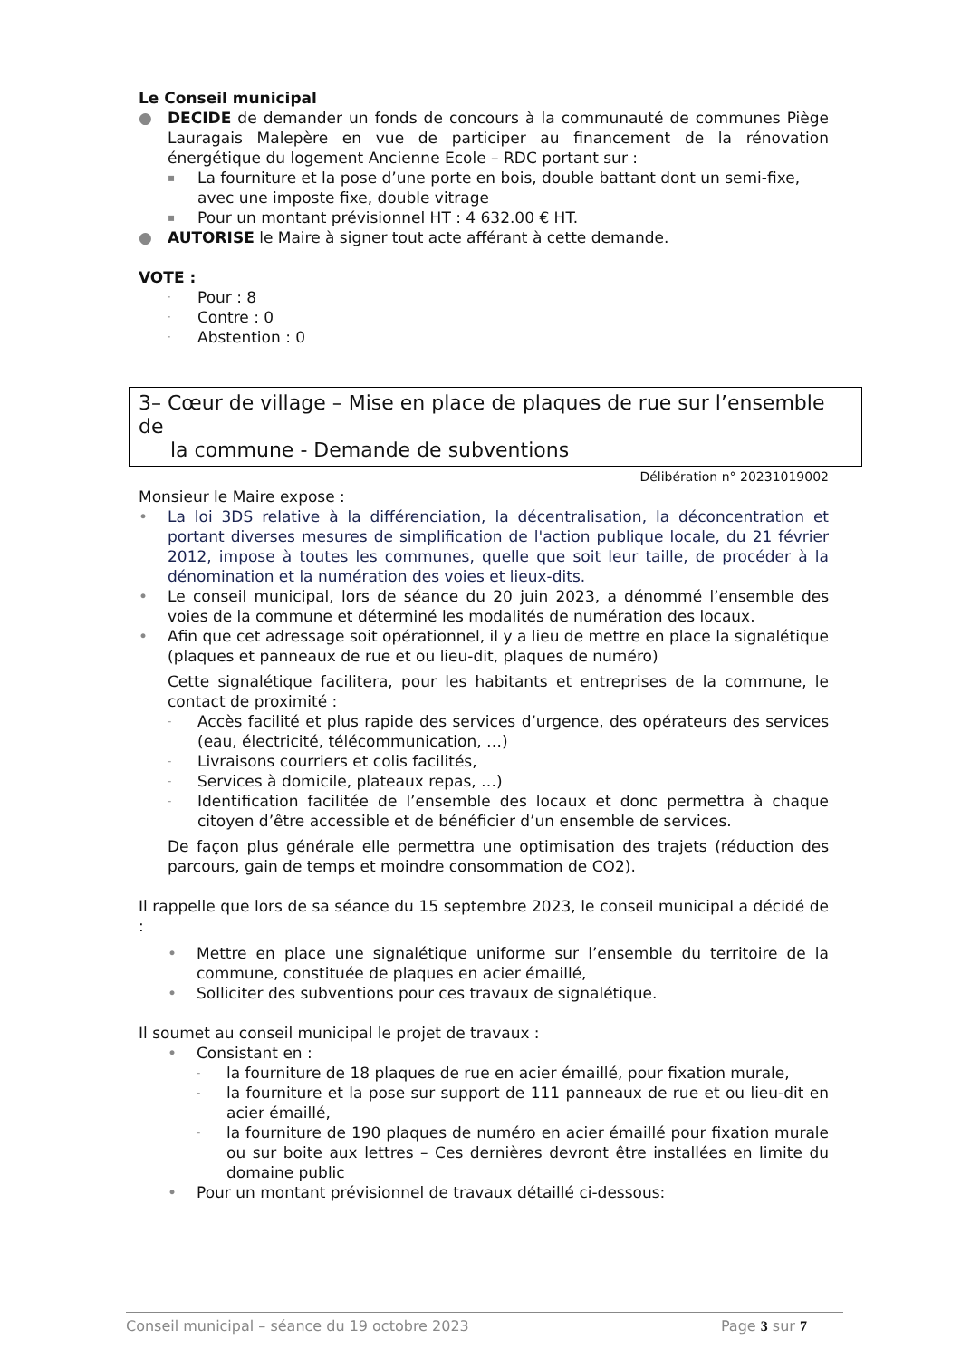Le Conseil municipal
● DECIDE de demander un fonds de concours à la communauté de communes Piège Lauragais Malepère en vue de participer au financement de la rénovation énergétique du logement Ancienne Ecole – RDC portant sur :
▪
La fourniture et la pose d’une porte en bois, double battant dont un semi-fixe, avec une imposte fixe, double vitrage
▪
Pour un montant prévisionnel HT : 4 632.00 € HT.
● AUTORISE le Maire à signer tout acte afférant à cette demande.
VOTE :
·
Pour : 8
·
Contre : 0
·
Abstention : 0
3– Cœur de village – Mise en place de plaques de rue sur l’ensemble de
la commune - Demande de subventions
Délibération n° 20231019002
Monsieur le Maire expose :
• La loi 3DS relative à la différenciation, la décentralisation, la déconcentration et portant diverses mesures de simplification de l'action publique locale, du 21 février 2012, impose à toutes les communes, quelle que soit leur taille, de procéder à la dénomination et la numération des voies et lieux-dits.
• Le conseil municipal, lors de séance du 20 juin 2023, a dénommé l’ensemble des voies de la commune et déterminé les modalités de numération des locaux.
• Afin que cet adressage soit opérationnel, il y a lieu de mettre en place la signalétique (plaques et panneaux de rue et ou lieu-dit, plaques de numéro)
Cette signalétique facilitera, pour les habitants et entreprises de la commune, le contact de proximité :
-
Accès facilité et plus rapide des services d’urgence, des opérateurs des services (eau, électricité, télécommunication, …)
-
Livraisons courriers et colis facilités,
-
Services à domicile, plateaux repas, …)
-
Identification facilitée de l’ensemble des locaux et donc permettra à chaque citoyen d’être accessible et de bénéficier d’un ensemble de services.
De façon plus générale elle permettra une optimisation des trajets (réduction des parcours, gain de temps et moindre consommation de CO2).
Il rappelle que lors de sa séance du 15 septembre 2023, le conseil municipal a décidé de :
• Mettre en place une signalétique uniforme sur l’ensemble du territoire de la commune, constituée de plaques en acier émaillé,
• Solliciter des subventions pour ces travaux de signalétique.
Il soumet au conseil municipal le projet de travaux :
• Consistant en :
-
la fourniture de 18 plaques de rue en acier émaillé, pour fixation murale,
-
la fourniture et la pose sur support de 111 panneaux de rue et ou lieu-dit en acier émaillé,
-
la fourniture de 190 plaques de numéro en acier émaillé pour fixation murale ou sur boite aux lettres – Ces dernières devront être installées en limite du domaine public
• Pour un montant prévisionnel de travaux détaillé ci-dessous:
Conseil municipal – séance du 19 octobre 2023 Page 3 sur 7